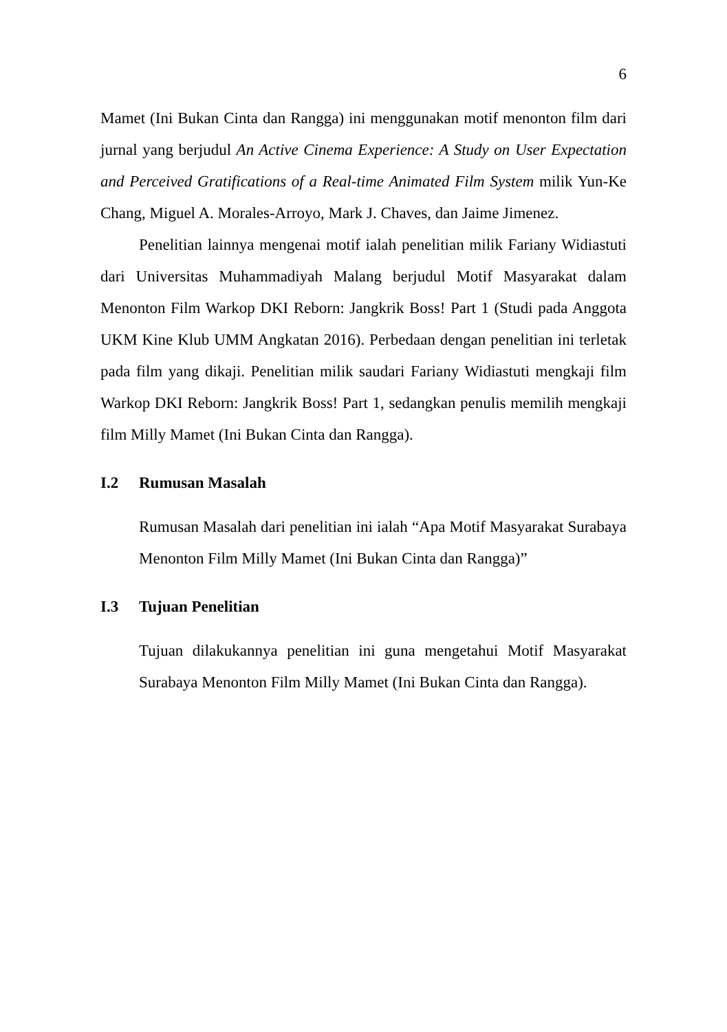6
Mamet (Ini Bukan Cinta dan Rangga) ini menggunakan motif menonton film dari jurnal yang berjudul An Active Cinema Experience: A Study on User Expectation and Perceived Gratifications of a Real-time Animated Film System milik Yun-Ke Chang, Miguel A. Morales-Arroyo, Mark J. Chaves, dan Jaime Jimenez.
Penelitian lainnya mengenai motif ialah penelitian milik Fariany Widiastuti dari Universitas Muhammadiyah Malang berjudul Motif Masyarakat dalam Menonton Film Warkop DKI Reborn: Jangkrik Boss! Part 1 (Studi pada Anggota UKM Kine Klub UMM Angkatan 2016). Perbedaan dengan penelitian ini terletak pada film yang dikaji. Penelitian milik saudari Fariany Widiastuti mengkaji film Warkop DKI Reborn: Jangkrik Boss! Part 1, sedangkan penulis memilih mengkaji film Milly Mamet (Ini Bukan Cinta dan Rangga).
I.2 Rumusan Masalah
Rumusan Masalah dari penelitian ini ialah “Apa Motif Masyarakat Surabaya Menonton Film Milly Mamet (Ini Bukan Cinta dan Rangga)”
I.3 Tujuan Penelitian
Tujuan dilakukannya penelitian ini guna mengetahui Motif Masyarakat Surabaya Menonton Film Milly Mamet (Ini Bukan Cinta dan Rangga).